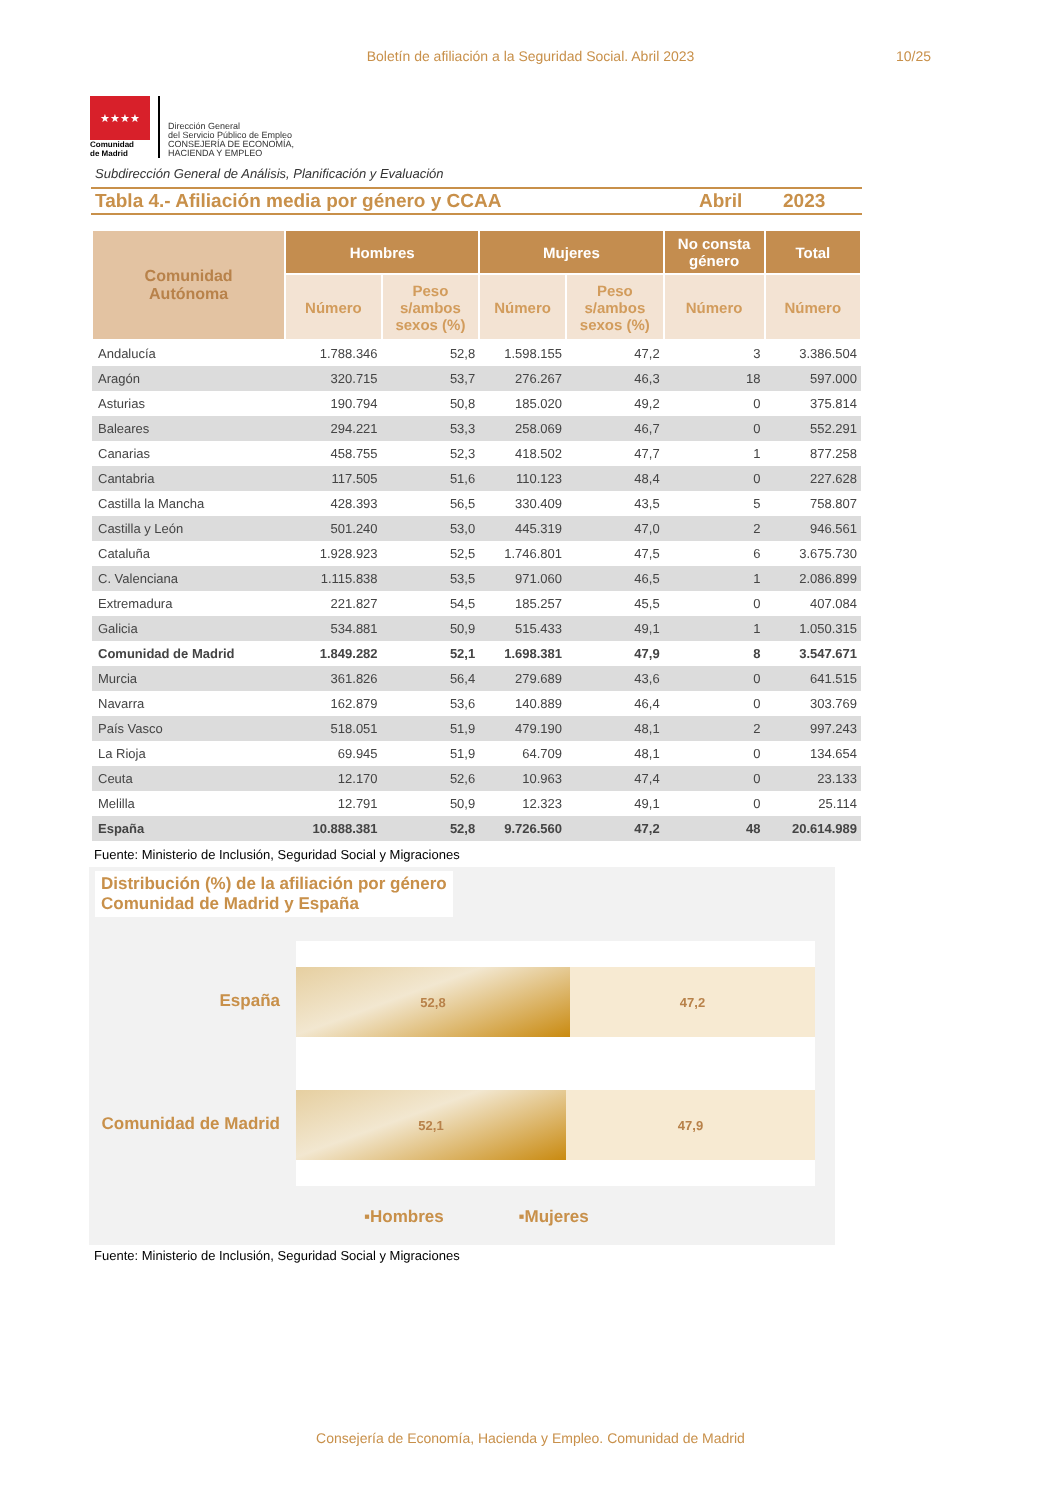Boletín de afiliación a la Seguridad Social. Abril 2023
10/25
★★★★
Comunidad
de Madrid
Dirección General
del Servicio Público de Empleo
CONSEJERÍA DE ECONOMÍA,
HACIENDA Y EMPLEO
Subdirección General de Análisis, Planificación y Evaluación
Tabla 4.- Afiliación media por género y CCAA Abril 2023
| Comunidad Autónoma | Hombres | | Mujeres | | No consta género | Total |
| --- | --- | --- | --- | --- | --- | --- |
| | Número | Peso s/ambos sexos (%) | Número | Peso s/ambos sexos (%) | Número | Número |
| Andalucía | 1.788.346 | 52,8 | 1.598.155 | 47,2 | 3 | 3.386.504 |
| Aragón | 320.715 | 53,7 | 276.267 | 46,3 | 18 | 597.000 |
| Asturias | 190.794 | 50,8 | 185.020 | 49,2 | 0 | 375.814 |
| Baleares | 294.221 | 53,3 | 258.069 | 46,7 | 0 | 552.291 |
| Canarias | 458.755 | 52,3 | 418.502 | 47,7 | 1 | 877.258 |
| Cantabria | 117.505 | 51,6 | 110.123 | 48,4 | 0 | 227.628 |
| Castilla la Mancha | 428.393 | 56,5 | 330.409 | 43,5 | 5 | 758.807 |
| Castilla y León | 501.240 | 53,0 | 445.319 | 47,0 | 2 | 946.561 |
| Cataluña | 1.928.923 | 52,5 | 1.746.801 | 47,5 | 6 | 3.675.730 |
| C. Valenciana | 1.115.838 | 53,5 | 971.060 | 46,5 | 1 | 2.086.899 |
| Extremadura | 221.827 | 54,5 | 185.257 | 45,5 | 0 | 407.084 |
| Galicia | 534.881 | 50,9 | 515.433 | 49,1 | 1 | 1.050.315 |
| Comunidad de Madrid | 1.849.282 | 52,1 | 1.698.381 | 47,9 | 8 | 3.547.671 |
| Murcia | 361.826 | 56,4 | 279.689 | 43,6 | 0 | 641.515 |
| Navarra | 162.879 | 53,6 | 140.889 | 46,4 | 0 | 303.769 |
| País Vasco | 518.051 | 51,9 | 479.190 | 48,1 | 2 | 997.243 |
| La Rioja | 69.945 | 51,9 | 64.709 | 48,1 | 0 | 134.654 |
| Ceuta | 12.170 | 52,6 | 10.963 | 47,4 | 0 | 23.133 |
| Melilla | 12.791 | 50,9 | 12.323 | 49,1 | 0 | 25.114 |
| España | 10.888.381 | 52,8 | 9.726.560 | 47,2 | 48 | 20.614.989 |
Fuente: Ministerio de Inclusión, Seguridad Social y Migraciones
Distribución (%) de la afiliación por género
Comunidad de Madrid y España
España
Comunidad de Madrid
52,8 47,2
52,1 47,9
▪Hombres ▪Mujeres
Fuente: Ministerio de Inclusión, Seguridad Social y Migraciones
Consejería de Economía, Hacienda y Empleo. Comunidad de Madrid